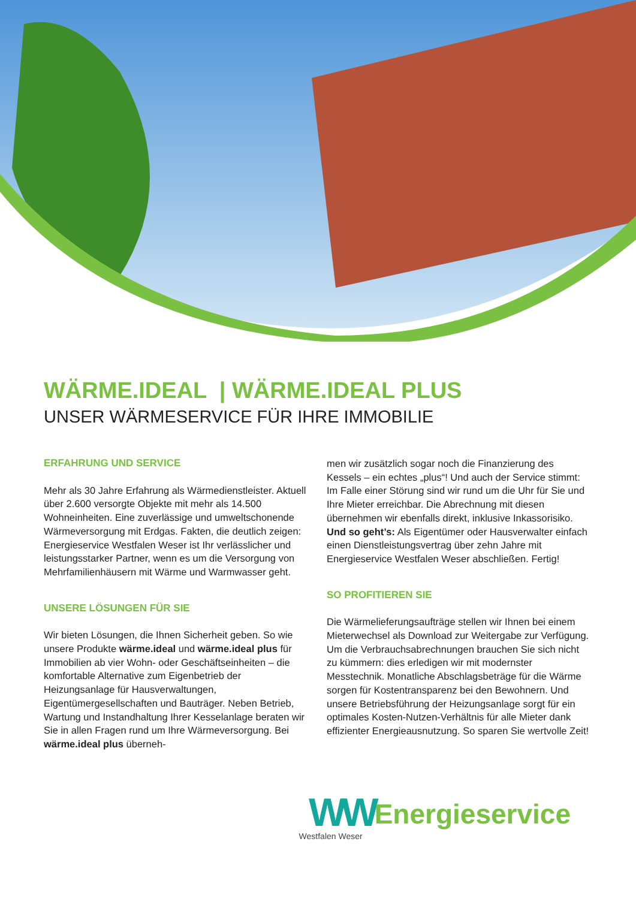WÄRME.IDEAL | WÄRME.IDEAL PLUS
UNSER WÄRMESERVICE FÜR IHRE IMMOBILIE
ERFAHRUNG UND SERVICE
Mehr als 30 Jahre Erfahrung als Wärmedienstleister. Aktuell über 2.600 versorgte Objekte mit mehr als 14.500 Wohneinheiten. Eine zuverlässige und umweltschonende Wärmeversorgung mit Erdgas. Fakten, die deutlich zeigen: Energieservice Westfalen Weser ist Ihr verlässlicher und leistungsstarker Partner, wenn es um die Versorgung von Mehrfamilienhäusern mit Wärme und Warmwasser geht.
UNSERE LÖSUNGEN FÜR SIE
Wir bieten Lösungen, die Ihnen Sicherheit geben. So wie unsere Produkte wärme.ideal und wärme.ideal plus für Immobilien ab vier Wohn- oder Geschäftseinheiten – die komfortable Alternative zum Eigenbetrieb der Heizungsanlage für Hausverwaltungen, Eigentümergesellschaften und Bauträger. Neben Betrieb, Wartung und Instandhaltung Ihrer Kesselanlage beraten wir Sie in allen Fragen rund um Ihre Wärmeversorgung. Bei wärme.ideal plus überneh-
men wir zusätzlich sogar noch die Finanzierung des Kessels – ein echtes „plus“! Und auch der Service stimmt: Im Falle einer Störung sind wir rund um die Uhr für Sie und Ihre Mieter erreichbar. Die Abrechnung mit diesen übernehmen wir ebenfalls direkt, inklusive Inkassorisiko.
Und so geht’s: Als Eigentümer oder Hausverwalter einfach einen Dienstleistungsvertrag über zehn Jahre mit Energieservice Westfalen Weser abschließen. Fertig!
SO PROFITIEREN SIE
Die Wärmelieferungsaufträge stellen wir Ihnen bei einem Mieterwechsel als Download zur Weitergabe zur Verfügung. Um die Verbrauchsabrechnungen brauchen Sie sich nicht zu kümmern: dies erledigen wir mit modernster Messtechnik. Monatliche Abschlagsbeträge für die Wärme sorgen für Kostentransparenz bei den Bewohnern. Und unsere Betriebsführung der Heizungsanlage sorgt für ein optimales Kosten-Nutzen-Verhältnis für alle Mieter dank effizienter Energieausnutzung. So sparen Sie wertvolle Zeit!
WW Westfalen Weser Energieservice